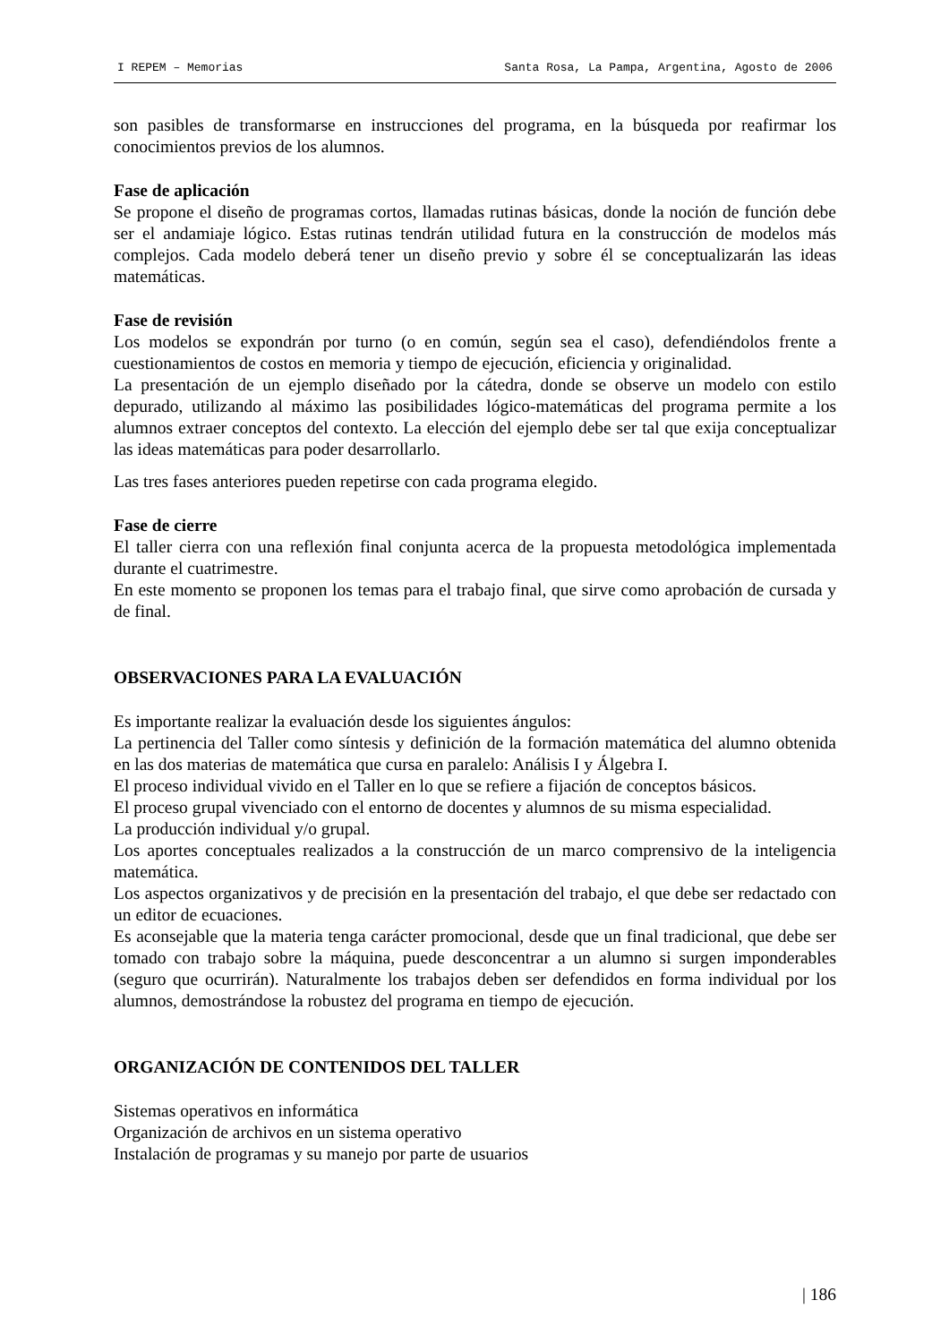I REPEM – Memorias Santa Rosa, La Pampa, Argentina, Agosto de 2006
son pasibles de transformarse en instrucciones del programa, en la búsqueda por reafirmar los conocimientos previos de los alumnos.
Fase de aplicación
Se propone el diseño de programas cortos, llamadas rutinas básicas, donde la noción de función debe ser el andamiaje lógico. Estas rutinas tendrán utilidad futura en la construcción de modelos más complejos. Cada modelo deberá tener un diseño previo y sobre él se conceptualizarán las ideas matemáticas.
Fase de revisión
Los modelos se expondrán por turno (o en común, según sea el caso), defendiéndolos frente a cuestionamientos de costos en memoria y tiempo de ejecución, eficiencia y originalidad.
La presentación de un ejemplo diseñado por la cátedra, donde se observe un modelo con estilo depurado, utilizando al máximo las posibilidades lógico-matemáticas del programa permite a los alumnos extraer conceptos del contexto. La elección del ejemplo debe ser tal que exija conceptualizar las ideas matemáticas para poder desarrollarlo.
Las tres fases anteriores pueden repetirse con cada programa elegido.
Fase de cierre
El taller cierra con una reflexión final conjunta acerca de la propuesta metodológica implementada durante el cuatrimestre.
En este momento se proponen los temas para el trabajo final, que sirve como aprobación de cursada y de final.
OBSERVACIONES PARA LA EVALUACIÓN
Es importante realizar la evaluación desde los siguientes ángulos:
La pertinencia del Taller como síntesis y definición de la formación matemática del alumno obtenida en las dos materias de matemática que cursa en paralelo: Análisis I y Álgebra I.
El proceso individual vivido en el Taller en lo que se refiere a fijación de conceptos básicos.
El proceso grupal vivenciado con el entorno de docentes y alumnos de su misma especialidad.
La producción individual y/o grupal.
Los aportes conceptuales realizados a la construcción de un marco comprensivo de la inteligencia matemática.
Los aspectos organizativos y de precisión en la presentación del trabajo, el que debe ser redactado con un editor de ecuaciones.
Es aconsejable que la materia tenga carácter promocional, desde que un final tradicional, que debe ser tomado con trabajo sobre la máquina, puede desconcentrar a un alumno si surgen imponderables (seguro que ocurrirán). Naturalmente los trabajos deben ser defendidos en forma individual por los alumnos, demostrándose la robustez del programa en tiempo de ejecución.
ORGANIZACIÓN DE CONTENIDOS DEL TALLER
Sistemas operativos en informática
Organización de archivos en un sistema operativo
Instalación de programas y su manejo por parte de usuarios
| 186